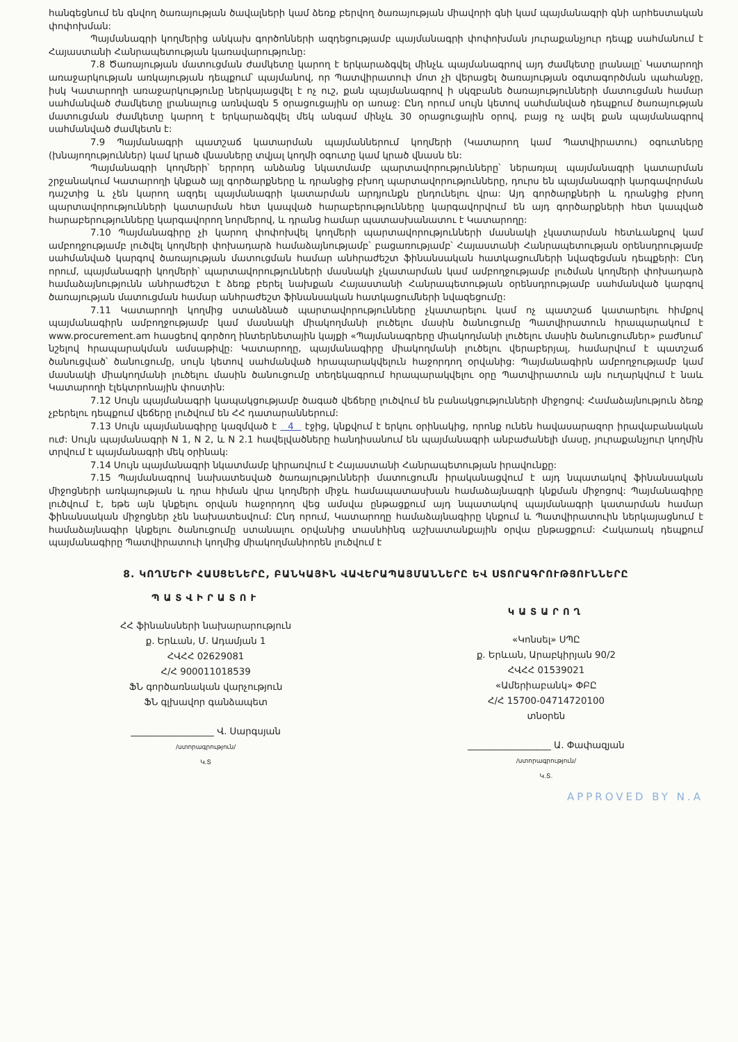հանգեցնում են գնվող ծառայության ծավալների կամ ձեռք բերվող ծառայության միավորի գնի կամ պայմանագրի գնի արհեստական փոփոխման:
Պայմանագրի կողմերից անկախ գործոնների ազդեցությամբ պայմանագրի փոփոխման յուրաքանչյուր դեպք սահմանում է Հայաստանի Հանրապետության կառավարությունը:
7.8 Ծառայության մատուցման ժամկետը կարող է երկարաձգվել մինչև պայմանագրով այդ ժամկետը լրանալը՝ Կատարողի առաջարկության առկայության դեպքում՝ պայմանով, որ Պատվիրատուի մոտ չի վերացել ծառայության օգտագործման պահանջը, իսկ Կատարողի առաջարկությունը ներկայացվել է ոչ ուշ, քան պայմանագրով ի սկզբանե ծառայությունների մատուցման համար սահմանված ժամկետը լրանալուց առնվազն 5 օրացուցային օր առաջ: Ընդ որում սույն կետով սահմանված դեպքում ծառայության մատուցման ժամկետը կարող է երկարաձգվել մեկ անգամ մինչև 30 օրացուցային օրով, բայց ոչ ավել քան պայմանագրով սահմանված ժամկետն է:
7.9 Պայմանագրի պատշաճ կատարման պայմաններում կողմերի (Կատարող կամ Պատվիրատու) օգուտները (խնայողություններ) կամ կրած վնասները տվյալ կողմի օգուտը կամ կրած վնասն են:
Պայմանագրի կողմերի՝ երրորդ անձանց նկատմամբ պարտավորությունները՝ ներառյալ պայմանագրի կատարման շրջանակում Կատարողի կնքած այլ գործարքները և դրանցից բխող պարտավորությունները, դուրս են պայմանագրի կարգավորման դաշտից և չեն կարող ազդել պայմանագրի կատարման արդյունքն ընդունելու վրա: Այդ գործարքների և դրանցից բխող պարտավորությունների կատարման հետ կապված հարաբերությունները կարգավորվում են այդ գործարքների հետ կապված հարաբերությունները կարգավորող նորմերով, և դրանց համար պատասխանատու է Կատարողը:
7.10 Պայմանագիրը չի կարող փոփոխվել կողմերի պարտավորությունների մասնակի չկատարման հետևանքով կամ ամբողջությամբ լուծվել կողմերի փոխադարձ համաձայնությամբ՝ բացառությամբ՝ Հայաստանի Հանրապետության օրենսդրությամբ սահմանված կարգով ծառայության մատուցման համար անհրաժեշտ ֆինանսական հատկացումների նվազեցման դեպքերի: Ընդ որում, պայմանագրի կողմերի՝ պարտավորությունների մասնակի չկատարման կամ ամբողջությամբ լուծման կողմերի փոխադարձ համաձայնությունն անհրաժեշտ է ձեռք բերել նախքան Հայաստանի Հանրապետության օրենսդրությամբ սահմանված կարգով ծառայության մատուցման համար անհրաժեշտ ֆինանսական հատկացումների նվազեցումը:
7.11 Կատարողի կողմից ստանձնած պարտավորությունները չկատարելու կամ ոչ պատշաճ կատարելու հիմքով պայմանագիրն ամբողջությամբ կամ մասնակի միակողմանի լուծելու մասին ծանուցումը Պատվիրատուն հրապարակում է www.procurement.am հասցեով գործող ինտերնետային կայքի «Պայմանագրերը միակողմանի լուծելու մասին ծանուցումներ» բաժնում՝ նշելով հրապարակման ամսաթիվը: Կատարողը, պայմանագիրը միակողմանի լուծելու վերաբերյալ, համարվում է պատշաճ ծանուցված՝ ծանուցումը, սույն կետով սահմանված հրապարակվելուն հաջորդող օրվանից: Պայմանագիրն ամբողջությամբ կամ մասնակի միակողմանի լուծելու մասին ծանուցումը տեղեկագրում հրապարակվելու օրը Պատվիրատուն այն ուղարկվում է նաև Կատարողի էլեկտրոնային փոստին:
7.12 Սույն պայմանագրի կապակցությամբ ծագած վեճերը լուծվում են բանակցությունների միջոցով: Համաձայնություն ձեռք չբերելու դեպքում վեճերը լուծվում են ՀՀ դատարաններում:
7.13 Սույն պայմանագիրը կազմված է 4 էջից, կնքվում է երկու օրինակից, որոնք ունեն հավասարազոր իրավաբանական ուժ: Սույն պայմանագրի N 1, N 2, և N 2.1 հավելվածները հանդիսանում են պայմանագրի անբաժանելի մասը, յուրաքանչյուր կողմին տրվում է պայմանագրի մեկ օրինակ:
7.14 Սույն պայմանագրի նկատմամբ կիրառվում է Հայաստանի Հանրապետության իրավունքը:
7.15 Պայմանագրով նախատեսված ծառայությունների մատուցումն իրականացվում է այդ նպատակով ֆինանսական միջոցների առկայության և դրա հիման վրա կողմերի միջև համապատասխան համաձայնագրի կնքման միջոցով: Պայմանագիրը լուծվում է, եթե այն կնքելու օրվան հաջորդող վեց ամսվա ընթացքում այդ նպատակով պայմանագրի կատարման համար ֆինանսական միջոցներ չեն նախատեսվում: Ընդ որում, Կատարողը համաձայնագիրը կնքում և Պատվիրատուին ներկայացնում է համաձայնագիր կնքելու ծանուցումը ստանալու օրվանից տասնհինգ աշխատանքային օրվա ընթացքում: Հակառակ դեպքում պայմանագիրը Պատվիրատուի կողմից միակողմանիորեն լուծվում է
8. ԿՈՂՄԵՐԻ ՀԱՍՑԵՆԵՐԸ, ԲԱՆԿԱՅԻՆ ՎԱՎԵՐԱՊԱՅՄԱՆՆԵՐԸ ԵՎ ՍՏՈՐԱԳՐՈՒԹՅՈՒՆՆԵՐԸ
ՊԱՏՎԻՐԱՏՈՒ
ՀՀ ֆինանսների նախարարություն
ք. Երևան, Մ. Ադամյան 1
ՀՎՀՀ 02629081
Հ/Հ 900011018539
ՖՆ գործառնական վարչություն
ՖՆ գլխավոր գանձապետ
__________________ Վ. Սարգսյան
/ստորագրություն/
Կ.Տ
ԿԱՏԱՐՈՂ
«Կոնսել» ՍՊԸ
ք. Երևան, Արաբկիրյան 90/2
ՀՎՀՀ 01539021
«Ամերիաբանկ» ՓԲԸ
Հ/Հ 15700-04714720100
տնօրեն
__________________ Ա. Փափազյան
/ստորագրություն/
Կ.Տ.
APPROVED BY N.A